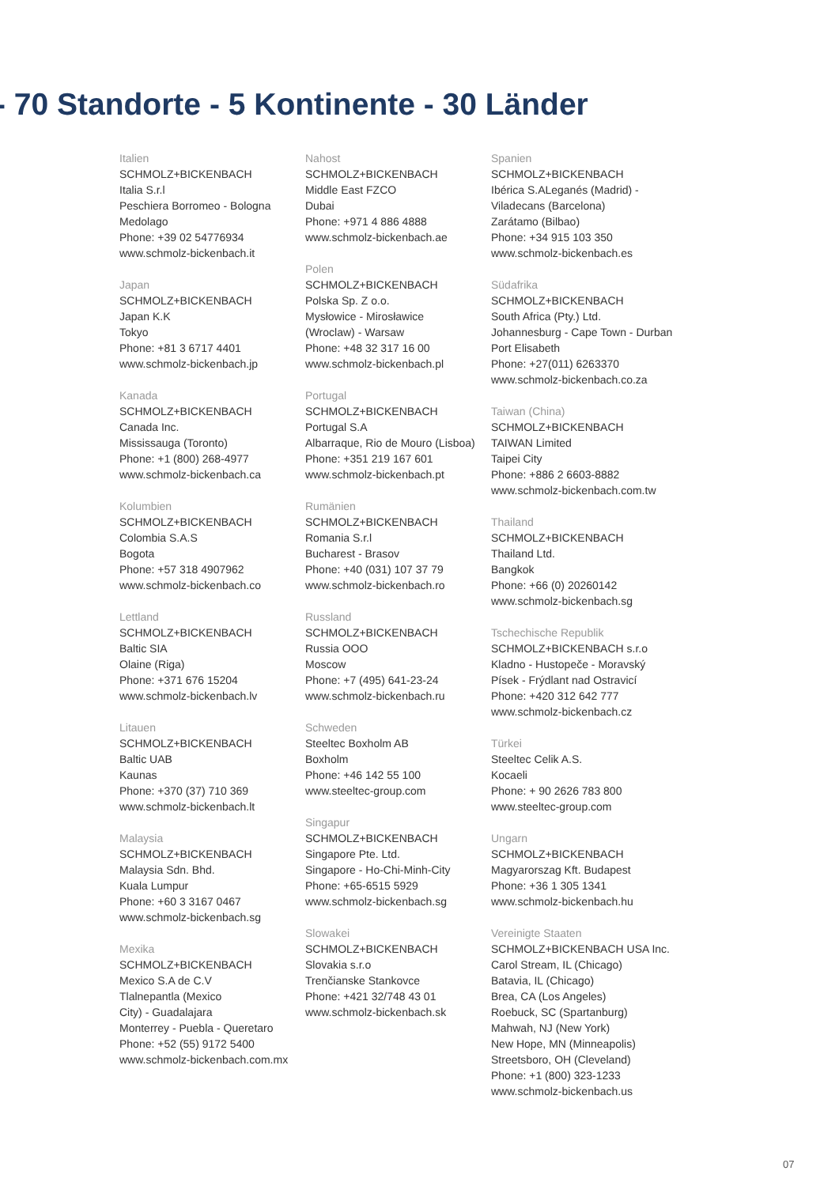- 70 Standorte - 5 Kontinente - 30 Länder
Italien
SCHMOLZ+BICKENBACH
Italia S.r.l
Peschiera Borromeo - Bologna
Medolago
Phone: +39 02 54776934
www.schmolz-bickenbach.it
Japan
SCHMOLZ+BICKENBACH
Japan K.K
Tokyo
Phone: +81 3 6717 4401
www.schmolz-bickenbach.jp
Kanada
SCHMOLZ+BICKENBACH
Canada Inc.
Mississauga (Toronto)
Phone: +1 (800) 268-4977
www.schmolz-bickenbach.ca
Kolumbien
SCHMOLZ+BICKENBACH
Colombia S.A.S
Bogota
Phone: +57 318 4907962
www.schmolz-bickenbach.co
Lettland
SCHMOLZ+BICKENBACH
Baltic SIA
Olaine (Riga)
Phone: +371 676 15204
www.schmolz-bickenbach.lv
Litauen
SCHMOLZ+BICKENBACH
Baltic UAB
Kaunas
Phone: +370 (37) 710 369
www.schmolz-bickenbach.lt
Malaysia
SCHMOLZ+BICKENBACH
Malaysia Sdn. Bhd.
Kuala Lumpur
Phone: +60 3 3167 0467
www.schmolz-bickenbach.sg
Mexika
SCHMOLZ+BICKENBACH
Mexico S.A de C.V
Tlalnepantla (Mexico
City) - Guadalajara
Monterrey - Puebla - Queretaro
Phone: +52 (55) 9172 5400
www.schmolz-bickenbach.com.mx
Nahost
SCHMOLZ+BICKENBACH
Middle East FZCO
Dubai
Phone: +971 4 886 4888
www.schmolz-bickenbach.ae
Polen
SCHMOLZ+BICKENBACH
Polska Sp. Z o.o.
Mysłowice - Mirosławice
(Wroclaw) - Warsaw
Phone: +48 32 317 16 00
www.schmolz-bickenbach.pl
Portugal
SCHMOLZ+BICKENBACH
Portugal S.A
Albarraque, Rio de Mouro (Lisboa)
Phone: +351 219 167 601
www.schmolz-bickenbach.pt
Rumänien
SCHMOLZ+BICKENBACH
Romania S.r.l
Bucharest - Brasov
Phone: +40 (031) 107 37 79
www.schmolz-bickenbach.ro
Russland
SCHMOLZ+BICKENBACH
Russia OOO
Moscow
Phone: +7 (495) 641-23-24
www.schmolz-bickenbach.ru
Schweden
Steeltec Boxholm AB
Boxholm
Phone: +46 142 55 100
www.steeltec-group.com
Singapur
SCHMOLZ+BICKENBACH
Singapore Pte. Ltd.
Singapore - Ho-Chi-Minh-City
Phone: +65-6515 5929
www.schmolz-bickenbach.sg
Slowakei
SCHMOLZ+BICKENBACH
Slovakia s.r.o
Trenčianske Stankovce
Phone: +421 32/748 43 01
www.schmolz-bickenbach.sk
Spanien
SCHMOLZ+BICKENBACH
Ibérica S.ALeganés (Madrid) -
Viladecans (Barcelona)
Zarátamo (Bilbao)
Phone: +34 915 103 350
www.schmolz-bickenbach.es
Südafrika
SCHMOLZ+BICKENBACH
South Africa (Pty.) Ltd.
Johannesburg - Cape Town - Durban
Port Elisabeth
Phone: +27(011) 6263370
www.schmolz-bickenbach.co.za
Taiwan (China)
SCHMOLZ+BICKENBACH
TAIWAN Limited
Taipei City
Phone: +886 2 6603-8882
www.schmolz-bickenbach.com.tw
Thailand
SCHMOLZ+BICKENBACH
Thailand Ltd.
Bangkok
Phone: +66 (0) 20260142
www.schmolz-bickenbach.sg
Tschechische Republik
SCHMOLZ+BICKENBACH s.r.o
Kladno - Hustopeče - Moravský
Písek - Frýdlant nad Ostravicí
Phone: +420 312 642 777
www.schmolz-bickenbach.cz
Türkei
Steeltec Celik A.S.
Kocaeli
Phone: + 90 2626 783 800
www.steeltec-group.com
Ungarn
SCHMOLZ+BICKENBACH
Magyarorszag Kft. Budapest
Phone: +36 1 305 1341
www.schmolz-bickenbach.hu
Vereinigte Staaten
SCHMOLZ+BICKENBACH USA Inc.
Carol Stream, IL (Chicago)
Batavia, IL (Chicago)
Brea, CA (Los Angeles)
Roebuck, SC (Spartanburg)
Mahwah, NJ (New York)
New Hope, MN (Minneapolis)
Streetsboro, OH (Cleveland)
Phone: +1 (800) 323-1233
www.schmolz-bickenbach.us
07